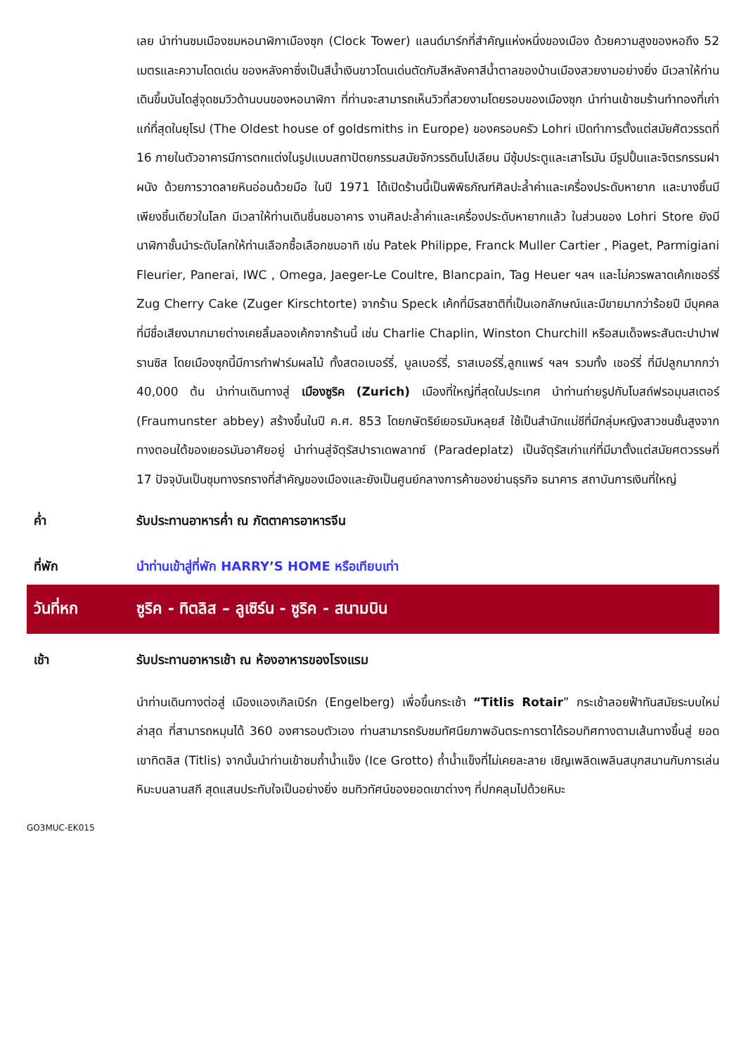เลย นำท่านชมเมืองชมหอนาฬิกาเมืองซุก (Clock Tower) แลนด์มาร์กที่สำคัญแห่งหนึ่งของเมือง ด้วยความสูงของหอถึง 52 เมตรและความโดดเด่น ของหลังคาซึ่งเป็นสีน้ำเงินขาวโดนเด่นตัดกับสีหลังคาสีน้ำตาลของบ้านเมืองสวยงามอย่างยิ่ง มีเวลาให้ท่านเดินขึ้นบันไดสู่จุดชมวิวด้านบนของหอนาฬิกา ที่ท่านจะสามารถเห็นวิวที่สวยงามโดยรอบของเมืองซุก นำท่านเข้าชมร้านทำทองที่เก่าแก่ที่สุดในยุโรป (The Oldest house of goldsmiths in Europe) ของครอบครัว Lohri เปิดทำการตั้งแต่สมัยศัตวรรตที่ 16 ภายในตัวอาคารมีการตกแต่งในรูปแบบสถาปัตยกรรมสมัยจักวรรดินโปเลียน มีซุ้มประตูและเสาโรมัน มีรูปปั้นและจิตรกรรมฝาผนัง ด้วยการวาดลายหินอ่อนด้วยมือ ในปี 1971 ได้เปิดร้านนี้เป็นพิพิธภัณฑ์ศิลปะล้ำค่าและเครื่องประดับหายาก และบางชิ้นมีเพียงชิ้นเดียวในโลก มีเวลาให้ท่านเดินชื่นชมอาคาร งานศิลปะล้ำค่าและเครื่องประดับหายากแล้ว ในส่วนของ Lohri Store ยังมีนาฬิกาชั้นนำระดับโลกให้ท่านเลือกซื้อเลือกชมอาทิ เช่น Patek Philippe, Franck Muller Cartier , Piaget, Parmigiani Fleurier, Panerai, IWC , Omega, Jaeger-Le Coultre, Blancpain, Tag Heuer ฯลฯ และไม่ควรพลาดเค้กเชอร์รี่ Zug Cherry Cake (Zuger Kirschtorte) จากร้าน Speck เค้กที่มีรสชาติที่เป็นเอกลักษณ์และมีขายมากว่าร้อยปี มีบุคคลที่มีชื่อเสียงมากมายต่างเคยลิ้มลองเค้กจากร้านนี้ เช่น Charlie Chaplin, Winston Churchill หรือสมเด็จพระสันตะปาปาฟรานซิส โดยเมืองซุกนี้มีการทำฟาร์มผลไม้ ทั้งสตอเบอร์รี่, บูลเบอร์รี่, ราสเบอร์รี่,ลูกแพร์ ฯลฯ รวมทั้ง เชอร์รี่ ที่มีปลูกมากกว่า 40,000 ต้น นำท่านเดินทางสู่ เมืองซูริค (Zurich) เมืองที่ใหญ่ที่สุดในประเทศ นำท่านถ่ายรูปกับโบสถ์ฟรอมุนสเตอร์ (Fraumunster abbey) สร้างขึ้นในปี ค.ศ. 853 โดยกษัตริย์เยอรมันหลุยส์ ใช้เป็นสำนักแม่ชีที่มีกลุ่มหญิงสาวชนชั้นสูงจากทางตอนใต้ของเยอรมันอาศัยอยู่ นำท่านสู่จัตุรัสปาราเดพลาทซ์ (Paradeplatz) เป็นจัตุรัสเก่าแก่ที่มีมาตั้งแต่สมัยศตวรรษที่ 17 ปัจจุบันเป็นชุมทางรถรางที่สำคัญของเมืองและยังเป็นศูนย์กลางการค้าของย่านธุรกิจ ธนาคาร สถาบันการเงินที่ใหญ่
ค่ำ รับประทานอาหารค่ำ ณ ภัตตาคารอาหารจีน
ที่พัก นำท่านเข้าสู่ที่พัก HARRY’S HOME หรือเทียบเท่า
วันที่หก
ซูริค - ทิตลิส – ลูเซิร์น - ซูริค - สนามบิน
เช้า รับประทานอาหารเช้า ณ ห้องอาหารของโรงแรม
นำท่านเดินทางต่อสู่ เมืองแองเกิลเบิร์ก (Engelberg) เพื่อขึ้นกระเช้า “Titlis Rotair” กระเช้าลอยฟ้าทันสมัยระบบใหม่ล่าสุด ที่สามารถหมุนได้ 360 องศารอบตัวเอง ท่านสามารถรับชมทัศนียภาพอันตระการตาได้รอบทิศทางตามเส้นทางขึ้นสู่ ยอดเขาทิตลิส (Titlis) จากนั้นนำท่านเข้าชมถ้ำน้ำแข็ง (Ice Grotto) ถ้ำน้ำแข็งที่ไม่เคยละลาย เชิญเพลิดเพลินสนุกสนานกับการเล่นหิมะบนลานสกี สุดแสนประทับใจเป็นอย่างยิ่ง ชมทิวทัศน์ของยอดเขาต่างๆ ที่ปกคลุมไปด้วยหิมะ
GO3MUC-EK015